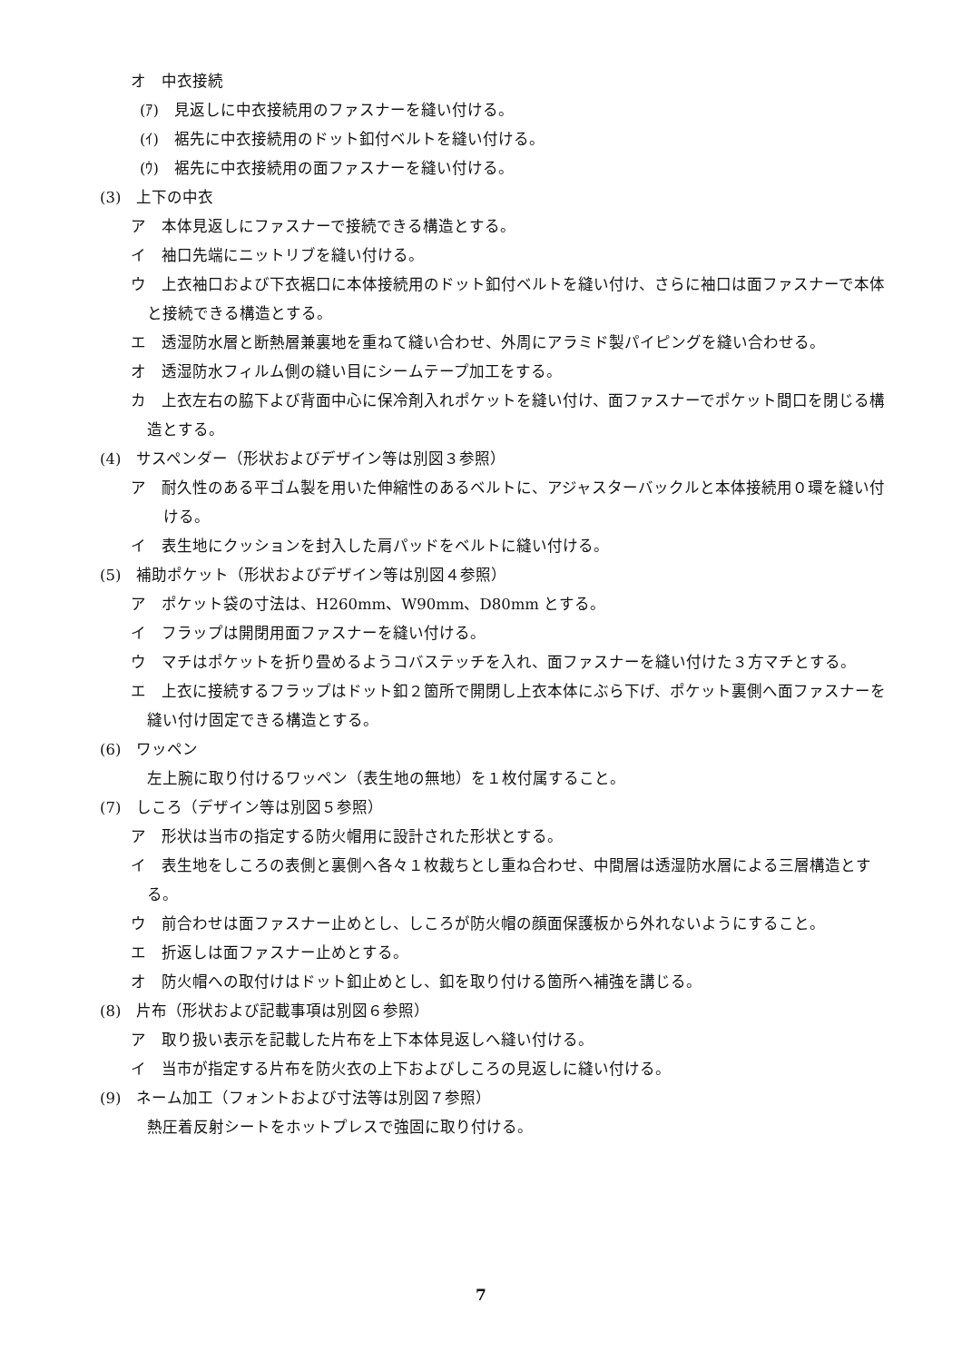オ　中衣接続
(ｱ)　見返しに中衣接続用のファスナーを縫い付ける。
(ｲ)　裾先に中衣接続用のドット釦付ベルトを縫い付ける。
(ｳ)　裾先に中衣接続用の面ファスナーを縫い付ける。
(3)　上下の中衣
ア　本体見返しにファスナーで接続できる構造とする。
イ　袖口先端にニットリブを縫い付ける。
ウ　上衣袖口および下衣裾口に本体接続用のドット釦付ベルトを縫い付け、さらに袖口は面ファスナーで本体と接続できる構造とする。
エ　透湿防水層と断熱層兼裏地を重ねて縫い合わせ、外周にアラミド製パイピングを縫い合わせる。
オ　透湿防水フィルム側の縫い目にシームテープ加工をする。
カ　上衣左右の脇下よび背面中心に保冷剤入れポケットを縫い付け、面ファスナーでポケット間口を閉じる構造とする。
(4)　サスペンダー（形状およびデザイン等は別図３参照）
ア　耐久性のある平ゴム製を用いた伸縮性のあるベルトに、アジャスターバックルと本体接続用０環を縫い付ける。
イ　表生地にクッションを封入した肩パッドをベルトに縫い付ける。
(5)　補助ポケット（形状およびデザイン等は別図４参照）
ア　ポケット袋の寸法は、H260mm、W90mm、D80mm とする。
イ　フラップは開閉用面ファスナーを縫い付ける。
ウ　マチはポケットを折り畳めるようコバステッチを入れ、面ファスナーを縫い付けた３方マチとする。
エ　上衣に接続するフラップはドット釦２箇所で開閉し上衣本体にぶら下げ、ポケット裏側へ面ファスナーを縫い付け固定できる構造とする。
(6)　ワッペン
左上腕に取り付けるワッペン（表生地の無地）を１枚付属すること。
(7)　しころ（デザイン等は別図５参照）
ア　形状は当市の指定する防火帽用に設計された形状とする。
イ　表生地をしころの表側と裏側へ各々１枚裁ちとし重ね合わせ、中間層は透湿防水層による三層構造とする。
ウ　前合わせは面ファスナー止めとし、しころが防火帽の顔面保護板から外れないようにすること。
エ　折返しは面ファスナー止めとする。
オ　防火帽への取付けはドット釦止めとし、釦を取り付ける箇所へ補強を講じる。
(8)　片布（形状および記載事項は別図６参照）
ア　取り扱い表示を記載した片布を上下本体見返しへ縫い付ける。
イ　当市が指定する片布を防火衣の上下およびしころの見返しに縫い付ける。
(9)　ネーム加工（フォントおよび寸法等は別図７参照）
熱圧着反射シートをホットプレスで強固に取り付ける。
7